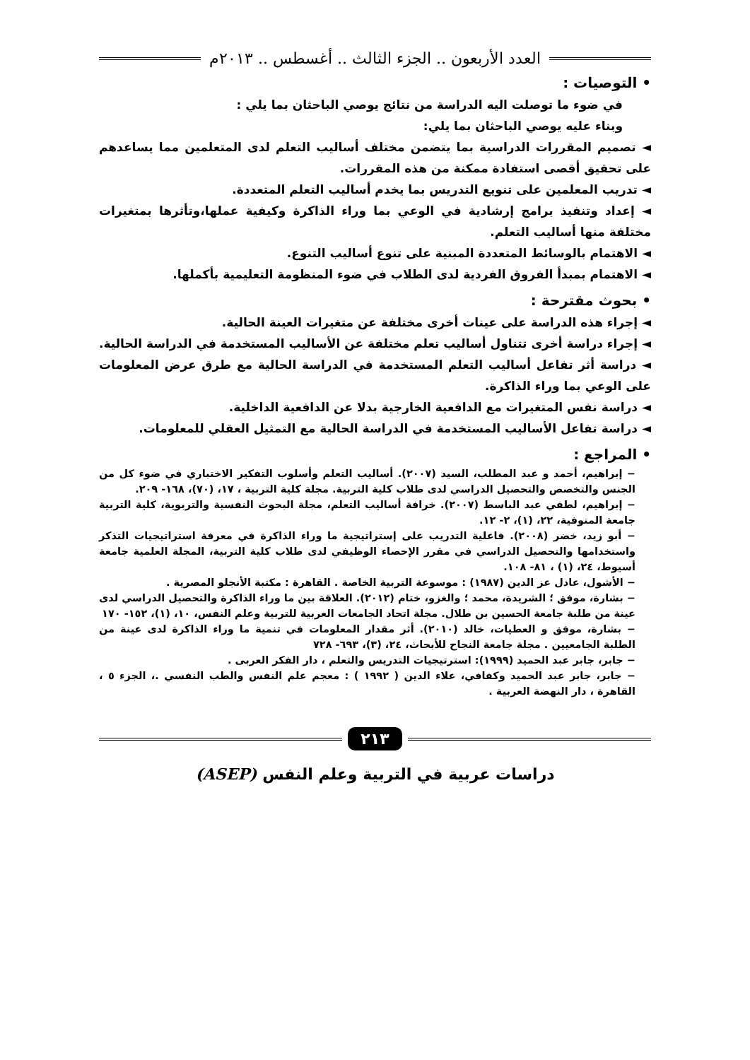العدد الأربعون .. الجزء الثالث .. أغسطس .. ٢٠١٣م
• التوصيات :
في ضوء ما توصلت اليه الدراسة من نتائج يوصي الباحثان بما يلي :
وبناء عليه يوصي الباحثان بما يلي:
◄ تصميم المقررات الدراسية بما يتضمن مختلف أساليب التعلم لدى المتعلمين مما يساعدهم على تحقيق أقصى استفادة ممكنة من هذه المقررات.
◄ تدريب المعلمين على تنويع التدريس بما يخدم أساليب التعلم المتعددة.
◄ إعداد وتنفيذ برامج إرشادية في الوعي بما وراء الذاكرة وكيفية عملها،وتأثرها بمتغيرات مختلفة منها أساليب التعلم.
◄ الاهتمام بالوسائط المتعددة المبنية على تنوع أساليب التنوع.
◄ الاهتمام بمبدأ الفروق الفردية لدى الطلاب في ضوء المنظومة التعليمية بأكملها.
• بحوث مقترحة :
◄ إجراء هذه الدراسة على عينات أخرى مختلفة عن متغيرات العينة الحالية.
◄ إجراء دراسة أخرى تتناول أساليب تعلم مختلفة عن الأساليب المستخدمة في الدراسة الحالية.
◄ دراسة أثر تفاعل أساليب التعلم المستخدمة في الدراسة الحالية مع طرق عرض المعلومات على الوعي بما وراء الذاكرة.
◄ دراسة نفس المتغيرات مع الدافعية الخارجية بدلا عن الدافعية الداخلية.
◄ دراسة تفاعل الأساليب المستخدمة في الدراسة الحالية مع التمثيل العقلي للمعلومات.
• المراجع :
− إبراهيم، أحمد و عبد المطلب، السيد (٢٠٠٧). أساليب التعلم وأسلوب التفكير الاختباري في ضوء كل من الجنس والتخصص والتحصيل الدراسي لدى طلاب كلية التربية. مجلة كلية التربية ، ١٧، (٧٠)، ١٦٨- ٢٠٩.
− إبراهيم، لطفي عبد الباسط (٢٠٠٧). خرافة أساليب التعلم، مجلة البحوث النفسية والتربوية، كلية التربية جامعة المنوفية، ٢٢، (١)، ٢- ١٢.
− أبو زيد، خضر (٢٠٠٨). فاعلية التدريب على إستراتيجية ما وراء الذاكرة في معرفة استراتيجيات التذكر واستخدامها والتحصيل الدراسي في مقرر الإحصاء الوظيفي لدى طلاب كلية التربية، المجلة العلمية جامعة أسيوط، ٢٤، (١) ، ٨١- ١٠٨.
− الأشول، عادل عز الدين (١٩٨٧) : موسوعة التربية الخاصة . القاهرة : مكتبة الأنجلو المصرية .
− بشارة، موفق ؛ الشريدة، محمد ؛ والغزو، ختام (٢٠١٢). العلاقة بين ما وراء الذاكرة والتحصيل الدراسي لدى عينة من طلبة جامعة الحسين بن طلال. مجلة اتحاد الجامعات العربية للتربية وعلم النفس، ١٠، (١)، ١٥٢- ١٧٠
− بشارة، موفق و العطيات، خالد (٢٠١٠). أثر مقدار المعلومات في تنمية ما وراء الذاكرة لدى عينة من الطلبة الجامعيين . مجلة جامعة النجاح للأبحاث، ٢٤، (٣)، ٦٩٣- ٧٢٨
− جابر، جابر عبد الحميد (١٩٩٩): استرتيجيات التدريس والتعلم ، دار الفكر العربى .
− جابر، جابر عبد الحميد وكفافي، علاء الدين ( ١٩٩٢ ) : معجم علم النفس والطب النفسي .، الجزء ٥ ، القاهرة ، دار النهضة العربية .
٢١٣
دراسات عربية في التربية وعلم النفس (ASEP)